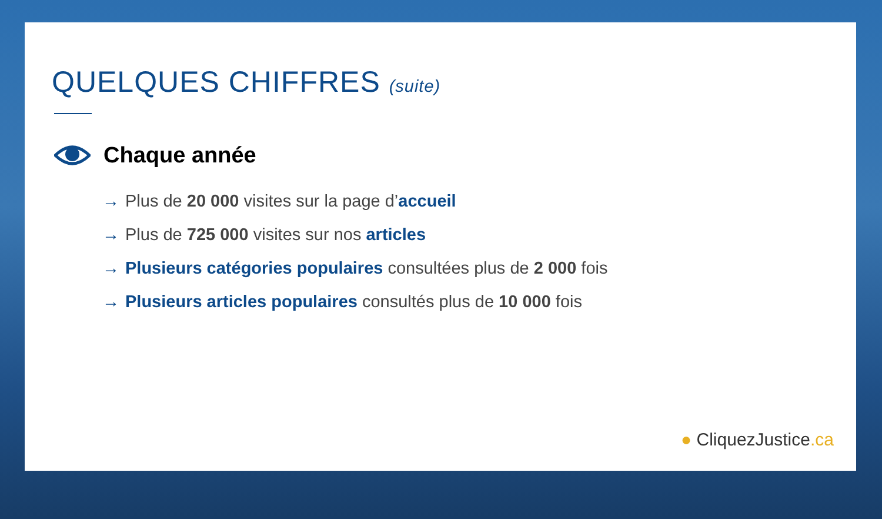QUELQUES CHIFFRES (suite)
Chaque année
→ Plus de 20 000 visites sur la page d’accueil
→ Plus de 725 000 visites sur nos articles
→ Plusieurs catégories populaires consultées plus de 2 000 fois
→ Plusieurs articles populaires consultés plus de 10 000 fois
● CliquezJustice.ca